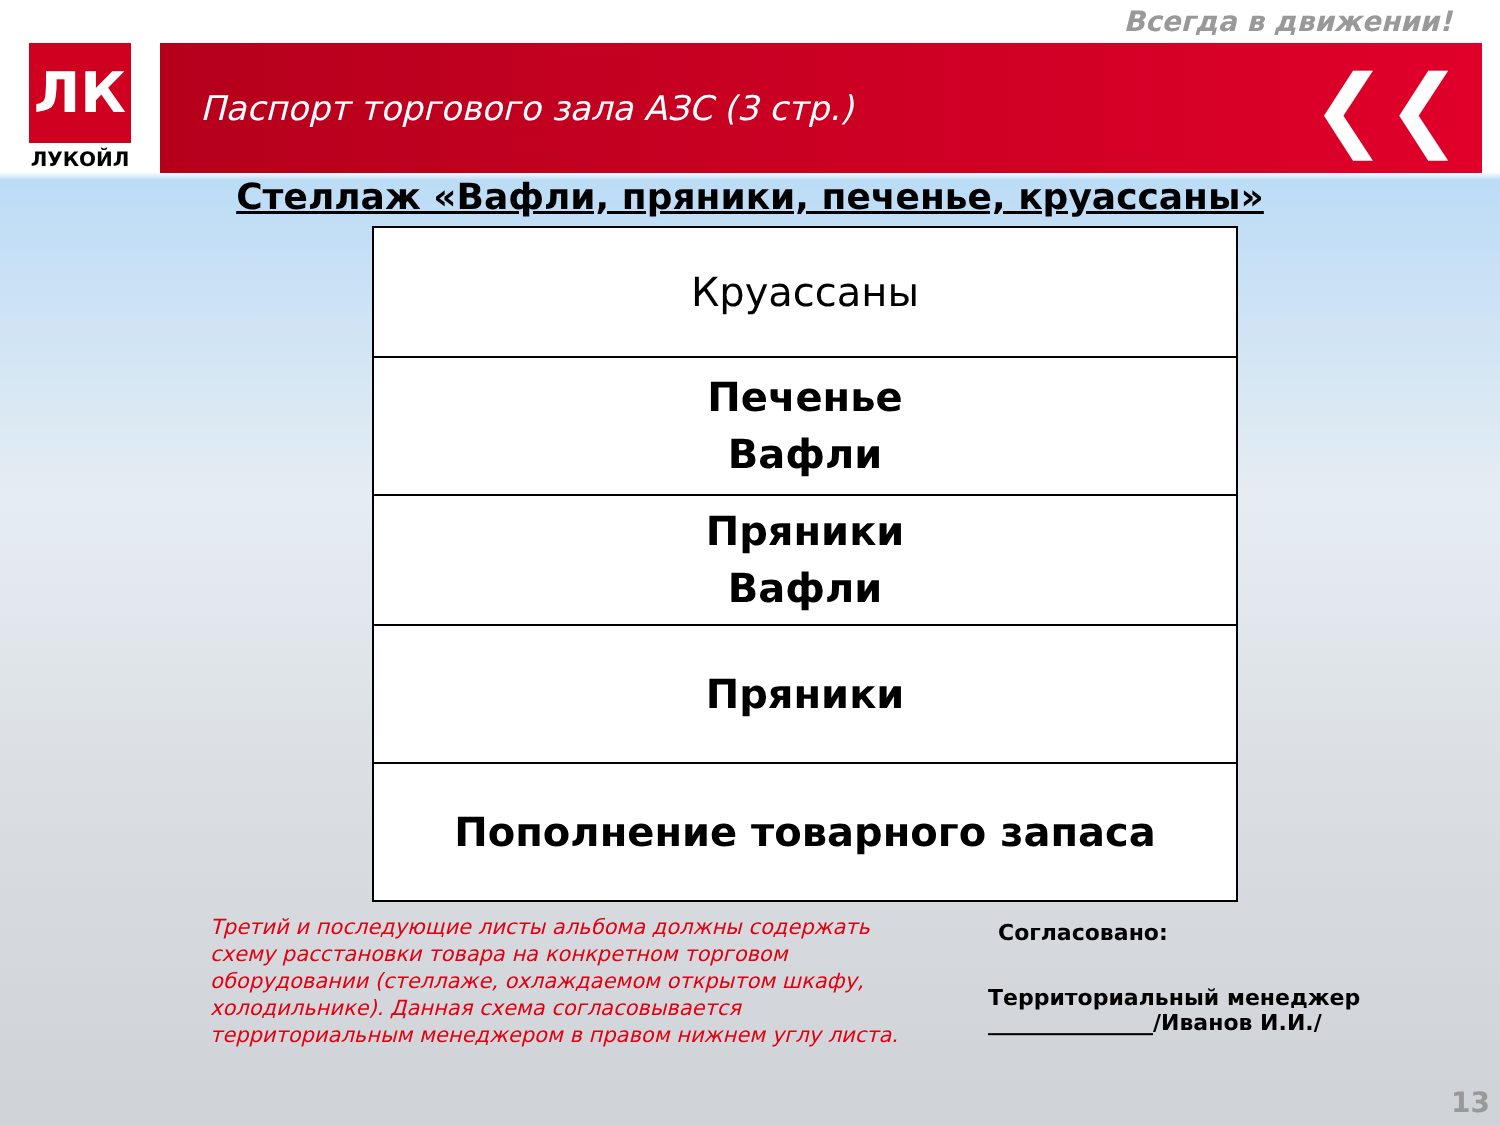Всегда в движении!
ЛК
ЛУКОЙЛ
Паспорт торгового зала АЗС (3 стр.) ❮❮
Стеллаж «Вафли, пряники, печенье, круассаны»
| Круассаны |
| Печенье Вафли |
| Пряники Вафли |
| Пряники |
| Пополнение товарного запаса |
Третий и последующие листы альбома должны содержать схему расстановки товара на конкретном торговом оборудовании (стеллаже, охлаждаемом открытом шкафу, холодильнике). Данная схема согласовывается территориальным менеджером в правом нижнем углу листа.
Согласовано:
Территориальный менеджер
_______________/Иванов И.И./
13